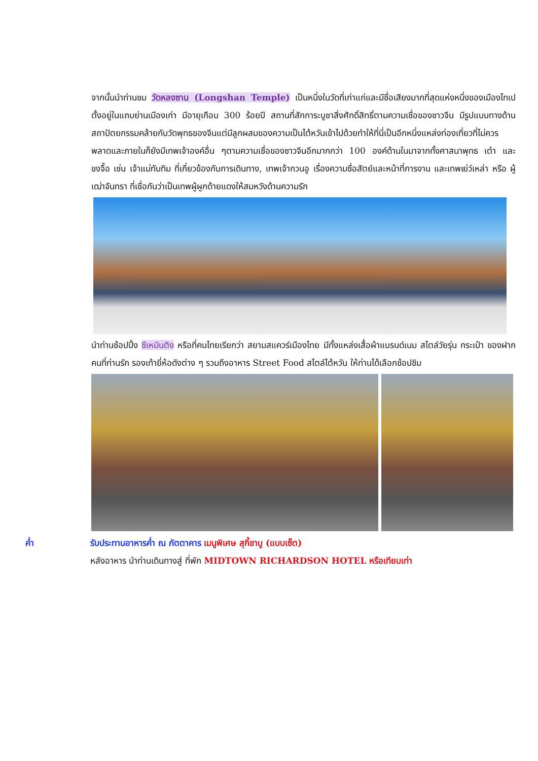จากนั้นนำท่านชม วัดหลงซาน (Longshan Temple) เป็นหนึ่งในวัดที่เก่าแก่และมีชื่อเสียงมากที่สุดแห่งหนึ่งของเมืองไทเป ตั้งอยู่ในแถบย่านเมืองเก่า มีอายุเกือบ 300 ร้อยปี สถานที่สักการะบูชาสิ่งศักดิ์สิทธิ์ตามความเชื่อของชาวจีน มีรูปแบบทางด้านสถาปัตยกรรมคล้ายกับวัดพุทธของจีนแต่มีลูกผสมของความเป็นไต้หวันเข้าไปด้วยทำให้ที่นี่เป็นอีกหนึ่งแหล่งท่องเที่ยวที่ไม่ควรพลาดและภายในก็ยังมีเทพเจ้าองค์อื่น ๆตามความเชื่อของชาวจีนอีกมากกว่า 100 องค์ด้านในมาจากทั้งศาสนาพุทธ เต๋า และขงจื๊อ เช่น เจ้าแม่ทับทิม ที่เกี่ยวข้องกับการเดินทาง, เทพเจ้ากวนอู เรื่องความซื่อสัตย์และหน้าที่การงาน และเทพเย่ว์เหล่า หรือ ผู้เฒ่าจันทรา ที่เชื่อกันว่าเป็นเทพผู้ผูกด้ายแดงให้สมหวังด้านความรัก
นำท่านช้อปปิ้ง ซีเหมินติง หรือที่คนไทยเรียกว่า สยามสแควร์เมืองไทย มีทั้งแหล่งเสื้อผ้าแบรนด์เนม สไตล์วัยรุ่น กระเป๋า ของฝากคนที่ท่านรัก รองเท้ายี่ห้อดังต่าง ๆ รวมถึงอาหาร Street Food สไตล์ไต้หวัน ให้ท่านได้เลือกช้อปชิม
ค่ำ รับประทานอาหารค่ำ ณ ภัตตาคาร เมนูพิเศษ สุกี้ชาบู (แบบเซ็ต)
หลังอาหาร นำท่านเดินทางสู่ ที่พัก MIDTOWN RICHARDSON HOTEL หรือเทียบเท่า